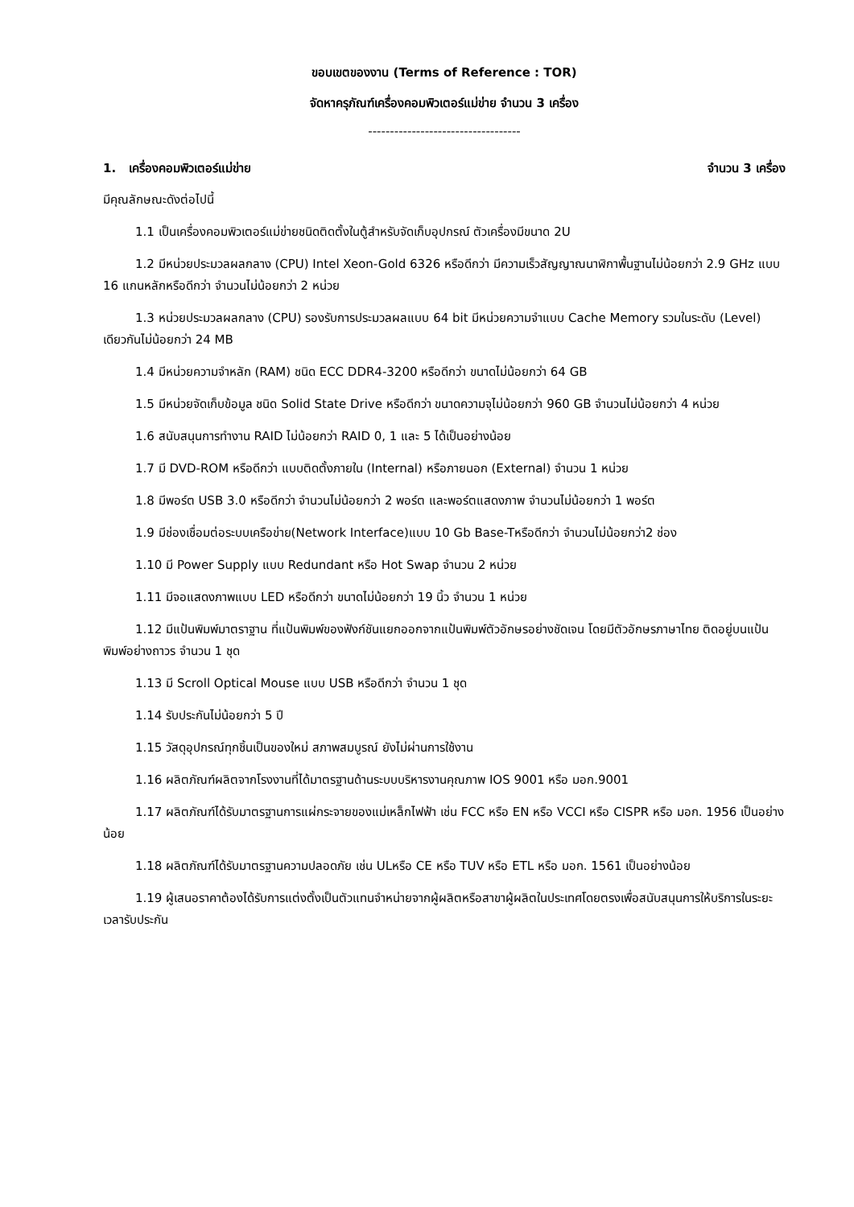ขอบเขตของงาน (Terms of Reference : TOR)
จัดหาครุภัณฑ์เครื่องคอมพิวเตอร์แม่ข่าย จำนวน 3 เครื่อง
-----------------------------------
1. เครื่องคอมพิวเตอร์แม่ข่าย จำนวน 3 เครื่อง
มีคุณลักษณะดังต่อไปนี้
1.1 เป็นเครื่องคอมพิวเตอร์แม่ข่ายชนิดติดตั้งในตู้สำหรับจัดเก็บอุปกรณ์ ตัวเครื่องมีขนาด 2U
1.2 มีหน่วยประมวลผลกลาง (CPU) Intel Xeon-Gold 6326 หรือดีกว่า มีความเร็วสัญญาณนาฬิกาพื้นฐานไม่น้อยกว่า 2.9 GHz แบบ 16 แกนหลักหรือดีกว่า จำนวนไม่น้อยกว่า 2 หน่วย
1.3 หน่วยประมวลผลกลาง (CPU) รองรับการประมวลผลแบบ 64 bit มีหน่วยความจำแบบ Cache Memory รวมในระดับ (Level) เดียวกันไม่น้อยกว่า 24 MB
1.4 มีหน่วยความจำหลัก (RAM) ชนิด ECC DDR4-3200 หรือดีกว่า ขนาดไม่น้อยกว่า 64 GB
1.5 มีหน่วยจัดเก็บข้อมูล ชนิด Solid State Drive หรือดีกว่า ขนาดความจุไม่น้อยกว่า 960 GB จำนวนไม่น้อยกว่า 4 หน่วย
1.6 สนับสนุนการทำงาน RAID ไม่น้อยกว่า RAID 0, 1 และ 5 ได้เป็นอย่างน้อย
1.7 มี DVD-ROM หรือดีกว่า แบบติดตั้งภายใน (Internal) หรือภายนอก (External) จำนวน 1 หน่วย
1.8 มีพอร์ต USB 3.0 หรือดีกว่า จำนวนไม่น้อยกว่า 2 พอร์ต และพอร์ตแสดงภาพ จำนวนไม่น้อยกว่า 1 พอร์ต
1.9 มีช่องเชื่อมต่อระบบเครือข่าย(Network Interface)แบบ 10 Gb Base-Tหรือดีกว่า จำนวนไม่น้อยกว่า2 ช่อง
1.10 มี Power Supply แบบ Redundant หรือ Hot Swap จำนวน 2 หน่วย
1.11 มีจอแสดงภาพแบบ LED หรือดีกว่า ขนาดไม่น้อยกว่า 19 นิ้ว จำนวน 1 หน่วย
1.12 มีแป้นพิมพ์มาตราฐาน ที่แป้นพิมพ์ของฟังก์ชันแยกออกจากแป้นพิมพ์ตัวอักษรอย่างชัดเจน โดยมีตัวอักษรภาษาไทย ติดอยู่บนแป้นพิมพ์อย่างถาวร จำนวน 1 ชุด
1.13 มี Scroll Optical Mouse แบบ USB หรือดีกว่า จำนวน 1 ชุด
1.14 รับประกันไม่น้อยกว่า 5 ปี
1.15 วัสดุอุปกรณ์ทุกชิ้นเป็นของใหม่ สภาพสมบูรณ์ ยังไม่ผ่านการใช้งาน
1.16 ผลิตภัณฑ์ผลิตจากโรงงานที่ได้มาตรฐานด้านระบบบริหารงานคุณภาพ IOS 9001 หรือ มอก.9001
1.17 ผลิตภัณฑ์ได้รับมาตรฐานการแผ่กระจายของแม่เหล็กไฟฟ้า เช่น FCC หรือ EN หรือ VCCI หรือ CISPR หรือ มอก. 1956 เป็นอย่างน้อย
1.18 ผลิตภัณฑ์ได้รับมาตรฐานความปลอดภัย เช่น ULหรือ CE หรือ TUV หรือ ETL หรือ มอก. 1561 เป็นอย่างน้อย
1.19 ผู้เสนอราคาต้องได้รับการแต่งตั้งเป็นตัวแทนจำหน่ายจากผู้ผลิตหรือสาขาผู้ผลิตในประเทศโดยตรงเพื่อสนับสนุนการให้บริการในระยะเวลารับประกัน